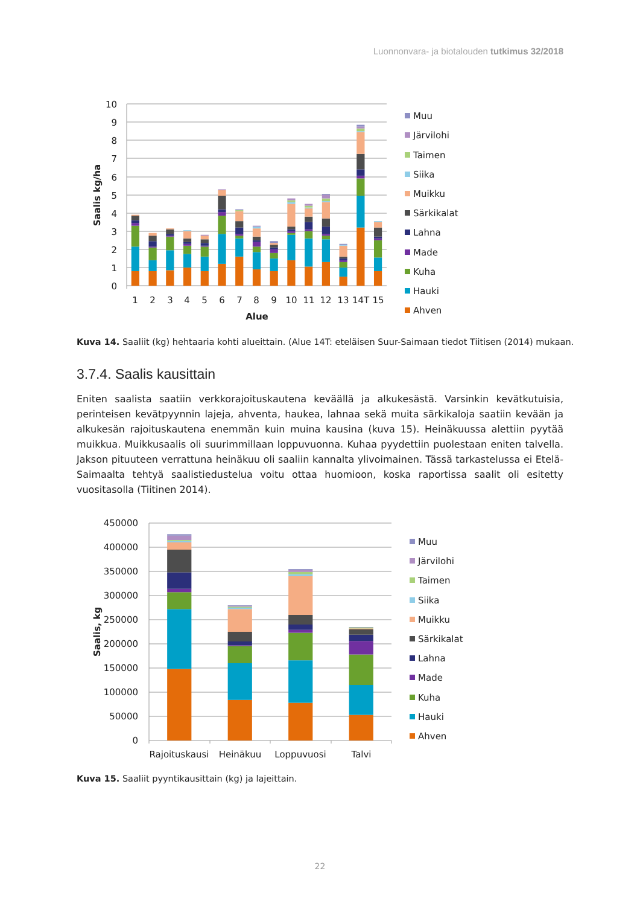Luonnonvara- ja biotalouden tutkimus 32/2018
10
9
8
7
6
5
4
3
2
1
0
1
2
3
4
5
6
7
8
9
10
11
12
13
14T
15
Alue
Saalis kg/ha
Muu
Järvilohi
Taimen
Siika
Muikku
Särkikalat
Lahna
Made
Kuha
Hauki
Ahven
Kuva 14. Saaliit (kg) hehtaaria kohti alueittain. (Alue 14T: eteläisen Suur-Saimaan tiedot Tiitisen (2014) mukaan.
3.7.4. Saalis kausittain
Eniten saalista saatiin verkkorajoituskautena keväällä ja alkukesästä. Varsinkin kevätkutuisia, perinteisen kevätpyynnin lajeja, ahventa, haukea, lahnaa sekä muita särkikaloja saatiin kevään ja alkukesän rajoituskautena enemmän kuin muina kausina (kuva 15). Heinäkuussa alettiin pyytää muikkua. Muikkusaalis oli suurimmillaan loppuvuonna. Kuhaa pyydettiin puolestaan eniten talvella. Jakson pituuteen verrattuna heinäkuu oli saaliin kannalta ylivoimainen. Tässä tarkastelussa ei Etelä-Saimaalta tehtyä saalistiedustelua voitu ottaa huomioon, koska raportissa saalit oli esitetty vuositasolla (Tiitinen 2014).
450000
400000
350000
300000
250000
200000
150000
100000
50000
0
Rajoituskausi
Heinäkuu
Loppuvuosi
Talvi
Saalis, kg
Muu
Järvilohi
Taimen
Siika
Muikku
Särkikalat
Lahna
Made
Kuha
Hauki
Ahven
Kuva 15. Saaliit pyyntikausittain (kg) ja lajeittain.
22